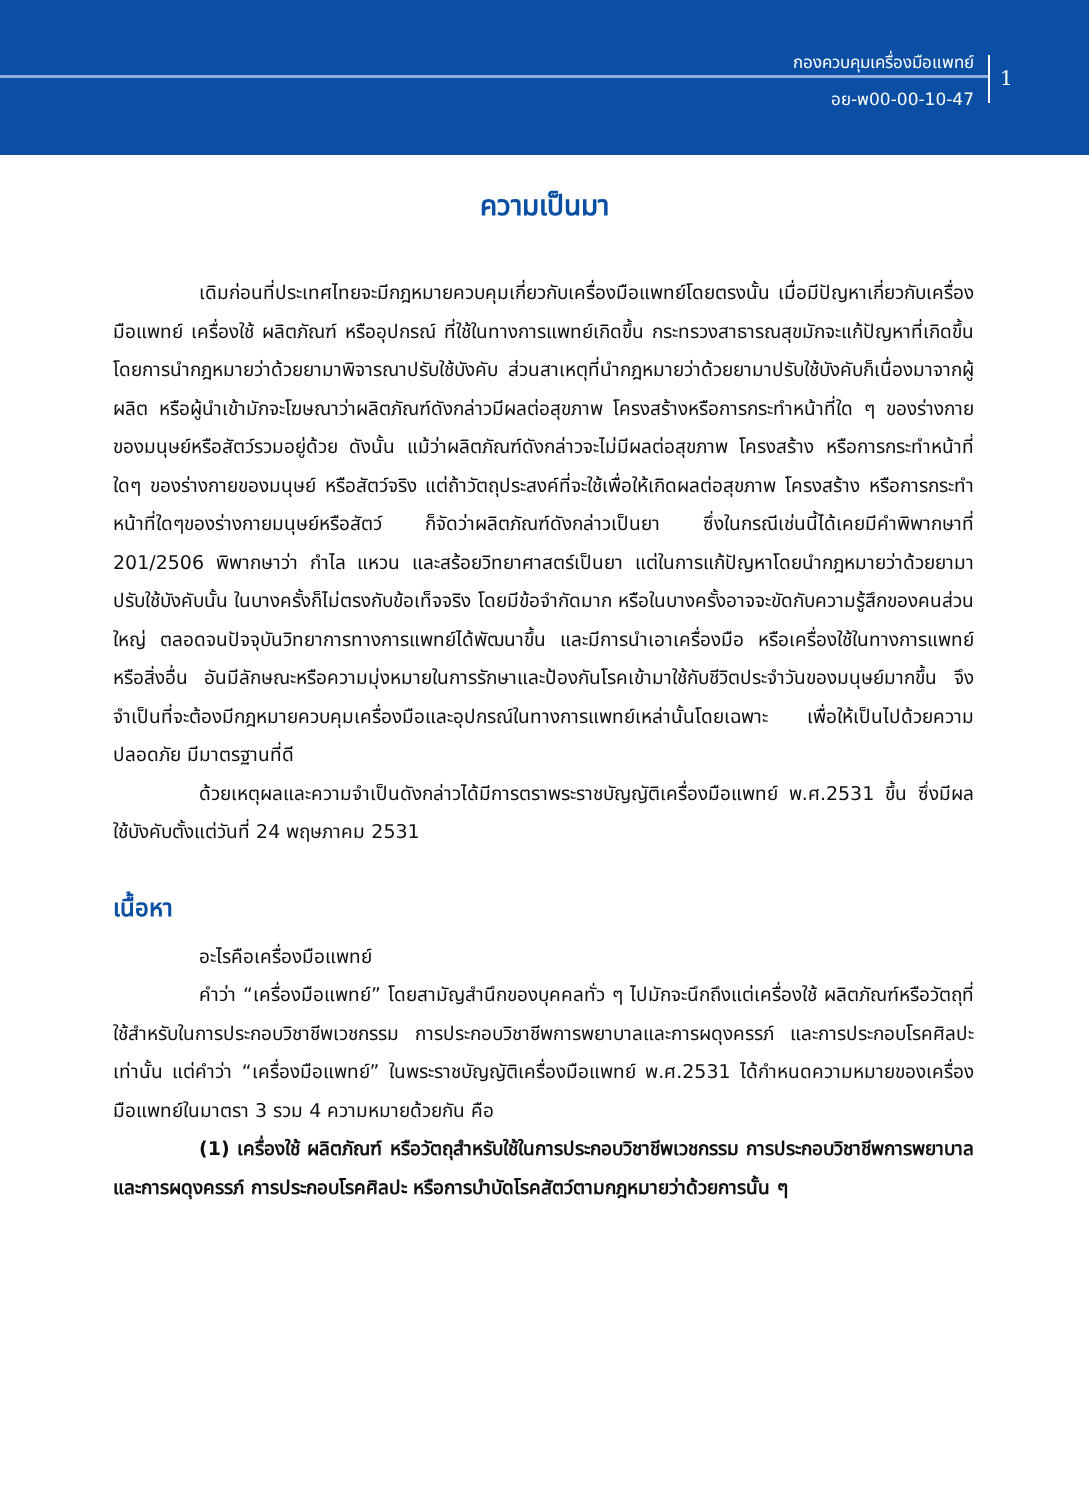กองควบคุมเครื่องมือแพทย์
อย-พ00-00-10-47
1
ความเป็นมา
เดิมก่อนที่ประเทศไทยจะมีกฎหมายควบคุมเกี่ยวกับเครื่องมือแพทย์โดยตรงนั้น เมื่อมีปัญหาเกี่ยวกับเครื่องมือแพทย์ เครื่องใช้ ผลิตภัณฑ์ หรืออุปกรณ์ ที่ใช้ในทางการแพทย์เกิดขึ้น กระทรวงสาธารณสุขมักจะแก้ปัญหาที่เกิดขึ้น โดยการนำกฎหมายว่าด้วยยามาพิจารณาปรับใช้บังคับ ส่วนสาเหตุที่นำกฎหมายว่าด้วยยามาปรับใช้บังคับก็เนื่องมาจากผู้ผลิต หรือผู้นำเข้ามักจะโฆษณาว่าผลิตภัณฑ์ดังกล่าวมีผลต่อสุขภาพ โครงสร้างหรือการกระทำหน้าที่ใด ๆ ของร่างกายของมนุษย์หรือสัตว์รวมอยู่ด้วย ดังนั้น แม้ว่าผลิตภัณฑ์ดังกล่าวจะไม่มีผลต่อสุขภาพ โครงสร้าง หรือการกระทำหน้าที่ใดๆ ของร่างกายของมนุษย์ หรือสัตว์จริง แต่ถ้าวัตถุประสงค์ที่จะใช้เพื่อให้เกิดผลต่อสุขภาพ โครงสร้าง หรือการกระทำหน้าที่ใดๆของร่างกายมนุษย์หรือสัตว์ ก็จัดว่าผลิตภัณฑ์ดังกล่าวเป็นยา ซึ่งในกรณีเช่นนี้ได้เคยมีคำพิพากษาที่ 201/2506 พิพากษาว่า กำไล แหวน และสร้อยวิทยาศาสตร์เป็นยา แต่ในการแก้ปัญหาโดยนำกฎหมายว่าด้วยยามาปรับใช้บังคับนั้น ในบางครั้งก็ไม่ตรงกับข้อเท็จจริง โดยมีข้อจำกัดมาก หรือในบางครั้งอาจจะขัดกับความรู้สึกของคนส่วนใหญ่ ตลอดจนปัจจุบันวิทยาการทางการแพทย์ได้พัฒนาขึ้น และมีการนำเอาเครื่องมือ หรือเครื่องใช้ในทางการแพทย์ หรือสิ่งอื่น อันมีลักษณะหรือความมุ่งหมายในการรักษาและป้องกันโรคเข้ามาใช้กับชีวิตประจำวันของมนุษย์มากขึ้น จึงจำเป็นที่จะต้องมีกฎหมายควบคุมเครื่องมือและอุปกรณ์ในทางการแพทย์เหล่านั้นโดยเฉพาะ เพื่อให้เป็นไปด้วยความปลอดภัย มีมาตรฐานที่ดี
ด้วยเหตุผลและความจำเป็นดังกล่าวได้มีการตราพระราชบัญญัติเครื่องมือแพทย์ พ.ศ.2531 ขึ้น ซึ่งมีผลใช้บังคับตั้งแต่วันที่ 24 พฤษภาคม 2531
เนื้อหา
อะไรคือเครื่องมือแพทย์
คำว่า “เครื่องมือแพทย์” โดยสามัญสำนึกของบุคคลทั่ว ๆ ไปมักจะนึกถึงแต่เครื่องใช้ ผลิตภัณฑ์หรือวัตถุที่ใช้สำหรับในการประกอบวิชาชีพเวชกรรม การประกอบวิชาชีพการพยาบาลและการผดุงครรภ์ และการประกอบโรคศิลปะเท่านั้น แต่คำว่า “เครื่องมือแพทย์” ในพระราชบัญญัติเครื่องมือแพทย์ พ.ศ.2531 ได้กำหนดความหมายของเครื่องมือแพทย์ในมาตรา 3 รวม 4 ความหมายด้วยกัน คือ
(1) เครื่องใช้ ผลิตภัณฑ์ หรือวัตถุสำหรับใช้ในการประกอบวิชาชีพเวชกรรม การประกอบวิชาชีพการพยาบาลและการผดุงครรภ์ การประกอบโรคศิลปะ หรือการบำบัดโรคสัตว์ตามกฎหมายว่าด้วยการนั้น ๆ